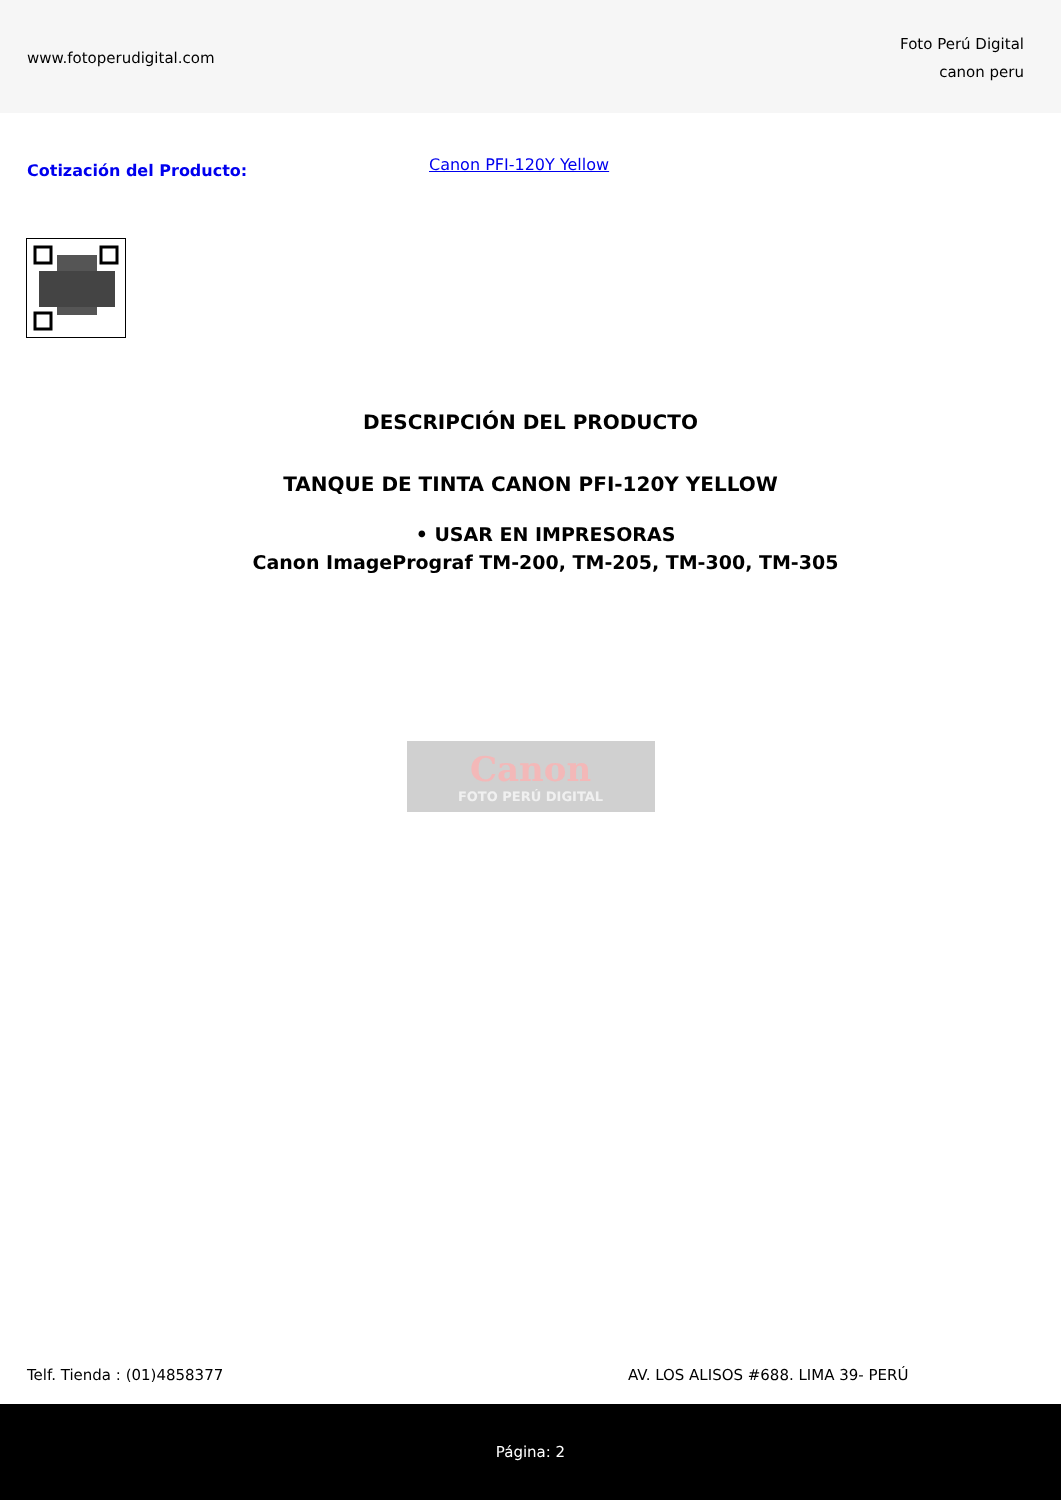www.fotoperudigital.com
Foto Perú Digital
canon peru
Cotización del Producto:
Canon PFI-120Y Yellow
DESCRIPCIÓN DEL PRODUCTO
TANQUE DE TINTA CANON PFI-120Y YELLOW
• USAR EN IMPRESORAS
Canon ImagePrograf TM-200, TM-205, TM-300, TM-305
Canon
FOTO PERÚ DIGITAL
Telf. Tienda : (01)4858377 AV. LOS ALISOS #688. LIMA 39- PERÚ
Página: 2